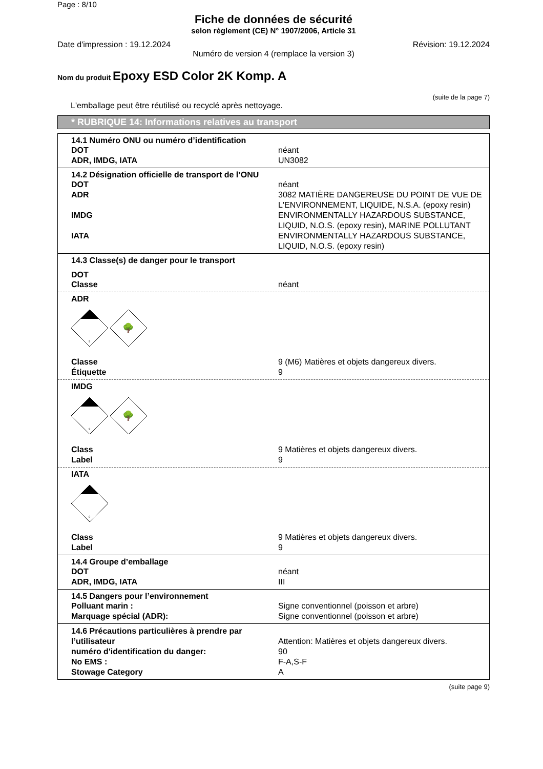Page : 8/10
Fiche de données de sécurité
selon règlement (CE) N° 1907/2006, Article 31
Date d'impression : 19.12.2024 Révision: 19.12.2024
Numéro de version 4 (remplace la version 3)
Nom du produit Epoxy ESD Color 2K Komp. A
(suite de la page 7)
L'emballage peut être réutilisé ou recyclé après nettoyage.
* RUBRIQUE 14: Informations relatives au transport
14.1 Numéro ONU ou numéro d’identification
| DOT | néant |
| ADR, IMDG, IATA | UN3082 |
14.2 Désignation officielle de transport de l’ONU
| DOT | néant |
| ADR | 3082 MATIÈRE DANGEREUSE DU POINT DE VUE DE L'ENVIRONNEMENT, LIQUIDE, N.S.A. (epoxy resin) |
| IMDG | ENVIRONMENTALLY HAZARDOUS SUBSTANCE, LIQUID, N.O.S. (epoxy resin), MARINE POLLUTANT |
| IATA | ENVIRONMENTALLY HAZARDOUS SUBSTANCE, LIQUID, N.O.S. (epoxy resin) |
14.3 Classe(s) de danger pour le transport
DOT
| Classe | néant |
ADR
9
🌳
| Classe | 9 (M6) Matières et objets dangereux divers. |
| Étiquette | 9 |
IMDG
9
🌳
| Class | 9 Matières et objets dangereux divers. |
| Label | 9 |
IATA
9
| Class | 9 Matières et objets dangereux divers. |
| Label | 9 |
14.4 Groupe d’emballage
| DOT | néant |
| ADR, IMDG, IATA | III |
14.5 Dangers pour l’environnement
| Polluant marin : | Signe conventionnel (poisson et arbre) |
| Marquage spécial (ADR): | Signe conventionnel (poisson et arbre) |
| 14.6 Précautions particulières à prendre par l’utilisateur | Attention: Matières et objets dangereux divers. |
| numéro d'identification du danger: | 90 |
| No EMS : | F-A,S-F |
| Stowage Category | A |
(suite page 9)